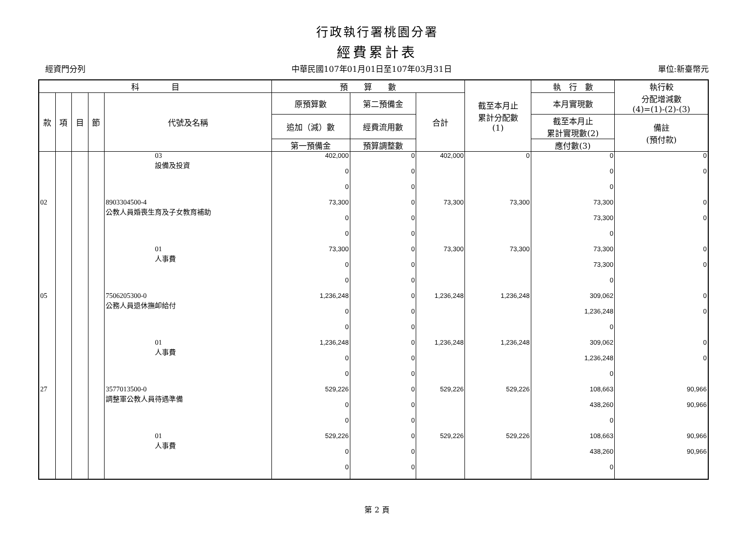行政執行署桃園分署
經費累計表
經資門分列 中華民國107年01月01日至107年03月31日 單位:新臺幣元
| 科 目 | | | | | 預 算 數 | | | 截至本月止 累計分配數 (1) | 執 行 數 | 執行較 分配增減數 (4)=(1)-(2)-(3) |
| --- | --- | --- | --- | --- | --- | --- | --- | --- | --- | --- |
| 款 | 項 | 目 | 節 | 代號及名稱 | 原預算數 | 第二預備金 | 合計 | | 本月實現數 | |
| | | | | | 追加（減）數 | 經費流用數 | | | 截至本月止 累計實現數(2) | 備註 (預付款) |
| | | | | | 第一預備金 | 預算調整數 | | | 應付數(3) | |
| | | | | 03 設備及投資 | 402,000 | 0 | 402,000 | 0 | 0 | 0 |
| | | | | | 0 | 0 | | | 0 | 0 |
| | | | | | 0 | 0 | | | 0 | |
| 02 | | | | 8903304500-4 公教人員婚喪生育及子女教育補助 | 73,300 | 0 | 73,300 | 73,300 | 73,300 | 0 |
| | | | | | 0 | 0 | | | 73,300 | 0 |
| | | | | | 0 | 0 | | | 0 | |
| | | | | 01 人事費 | 73,300 | 0 | 73,300 | 73,300 | 73,300 | 0 |
| | | | | | 0 | 0 | | | 73,300 | 0 |
| | | | | | 0 | 0 | | | 0 | |
| 05 | | | | 7506205300-0 公務人員退休撫卹給付 | 1,236,248 | 0 | 1,236,248 | 1,236,248 | 309,062 | 0 |
| | | | | | 0 | 0 | | | 1,236,248 | 0 |
| | | | | | 0 | 0 | | | 0 | |
| | | | | 01 人事費 | 1,236,248 | 0 | 1,236,248 | 1,236,248 | 309,062 | 0 |
| | | | | | 0 | 0 | | | 1,236,248 | 0 |
| | | | | | 0 | 0 | | | 0 | |
| 27 | | | | 3577013500-0 調整軍公教人員待遇準備 | 529,226 | 0 | 529,226 | 529,226 | 108,663 | 90,966 |
| | | | | | 0 | 0 | | | 438,260 | 90,966 |
| | | | | | 0 | 0 | | | 0 | |
| | | | | 01 人事費 | 529,226 | 0 | 529,226 | 529,226 | 108,663 | 90,966 |
| | | | | | 0 | 0 | | | 438,260 | 90,966 |
| | | | | | 0 | 0 | | | 0 | |
第 2 頁